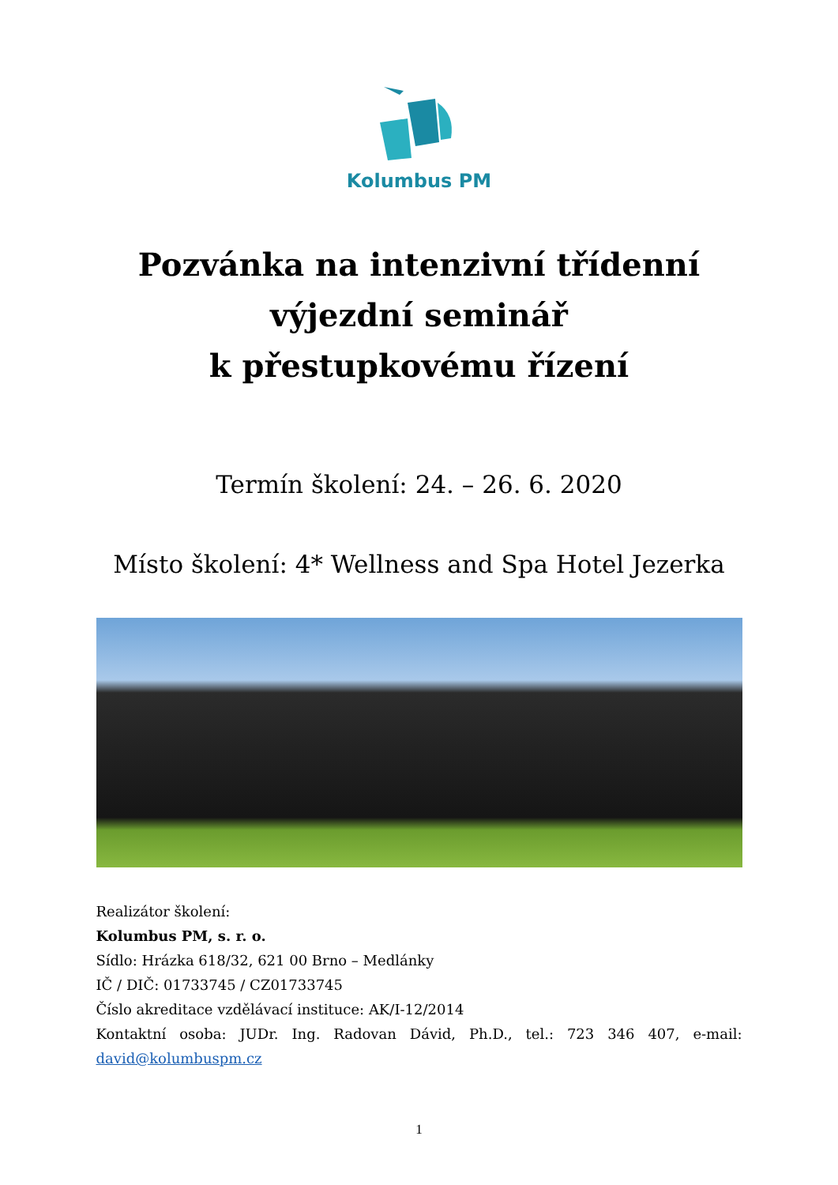Kolumbus PM
Pozvánka na intenzivní třídenní
výjezdní seminář
k přestupkovému řízení
Termín školení: 24. – 26. 6. 2020
Místo školení: 4* Wellness and Spa Hotel Jezerka
Realizátor školení:
Kolumbus PM, s. r. o.
Sídlo: Hrázka 618/32, 621 00 Brno – Medlánky
IČ / DIČ: 01733745 / CZ01733745
Číslo akreditace vzdělávací instituce: AK/I-12/2014
Kontaktní osoba: JUDr. Ing. Radovan Dávid, Ph.D., tel.: 723 346 407, e-mail:
david@kolumbuspm.cz
1